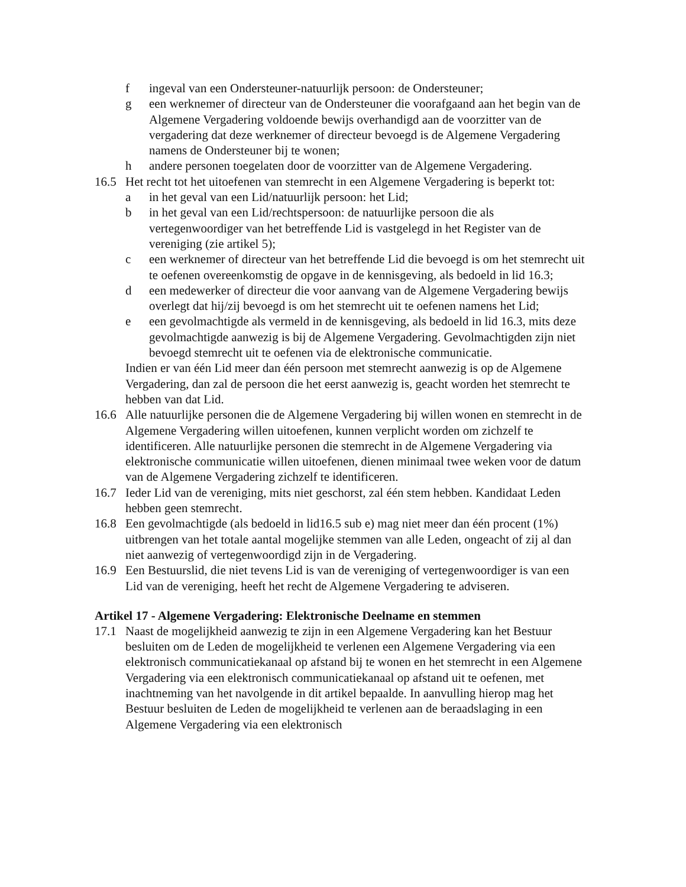f ingeval van een Ondersteuner-natuurlijk persoon: de Ondersteuner;
g een werknemer of directeur van de Ondersteuner die voorafgaand aan het begin van de Algemene Vergadering voldoende bewijs overhandigd aan de voorzitter van de vergadering dat deze werknemer of directeur bevoegd is de Algemene Vergadering namens de Ondersteuner bij te wonen;
h andere personen toegelaten door de voorzitter van de Algemene Vergadering.
16.5 Het recht tot het uitoefenen van stemrecht in een Algemene Vergadering is beperkt tot:
a in het geval van een Lid/natuurlijk persoon: het Lid;
b in het geval van een Lid/rechtspersoon: de natuurlijke persoon die als vertegenwoordiger van het betreffende Lid is vastgelegd in het Register van de vereniging (zie artikel 5);
c een werknemer of directeur van het betreffende Lid die bevoegd is om het stemrecht uit te oefenen overeenkomstig de opgave in de kennisgeving, als bedoeld in lid 16.3;
d een medewerker of directeur die voor aanvang van de Algemene Vergadering bewijs overlegt dat hij/zij bevoegd is om het stemrecht uit te oefenen namens het Lid;
e een gevolmachtigde als vermeld in de kennisgeving, als bedoeld in lid 16.3, mits deze gevolmachtigde aanwezig is bij de Algemene Vergadering. Gevolmachtigden zijn niet bevoegd stemrecht uit te oefenen via de elektronische communicatie.
Indien er van één Lid meer dan één persoon met stemrecht aanwezig is op de Algemene Vergadering, dan zal de persoon die het eerst aanwezig is, geacht worden het stemrecht te hebben van dat Lid.
16.6 Alle natuurlijke personen die de Algemene Vergadering bij willen wonen en stemrecht in de Algemene Vergadering willen uitoefenen, kunnen verplicht worden om zichzelf te identificeren. Alle natuurlijke personen die stemrecht in de Algemene Vergadering via elektronische communicatie willen uitoefenen, dienen minimaal twee weken voor de datum van de Algemene Vergadering zichzelf te identificeren.
16.7 Ieder Lid van de vereniging, mits niet geschorst, zal één stem hebben. Kandidaat Leden hebben geen stemrecht.
16.8 Een gevolmachtigde (als bedoeld in lid16.5 sub e) mag niet meer dan één procent (1%) uitbrengen van het totale aantal mogelijke stemmen van alle Leden, ongeacht of zij al dan niet aanwezig of vertegenwoordigd zijn in de Vergadering.
16.9 Een Bestuurslid, die niet tevens Lid is van de vereniging of vertegenwoordiger is van een Lid van de vereniging, heeft het recht de Algemene Vergadering te adviseren.
Artikel 17 - Algemene Vergadering: Elektronische Deelname en stemmen
17.1 Naast de mogelijkheid aanwezig te zijn in een Algemene Vergadering kan het Bestuur besluiten om de Leden de mogelijkheid te verlenen een Algemene Vergadering via een elektronisch communicatiekanaal op afstand bij te wonen en het stemrecht in een Algemene Vergadering via een elektronisch communicatiekanaal op afstand uit te oefenen, met inachtneming van het navolgende in dit artikel bepaalde. In aanvulling hierop mag het Bestuur besluiten de Leden de mogelijkheid te verlenen aan de beraadslaging in een Algemene Vergadering via een elektronisch